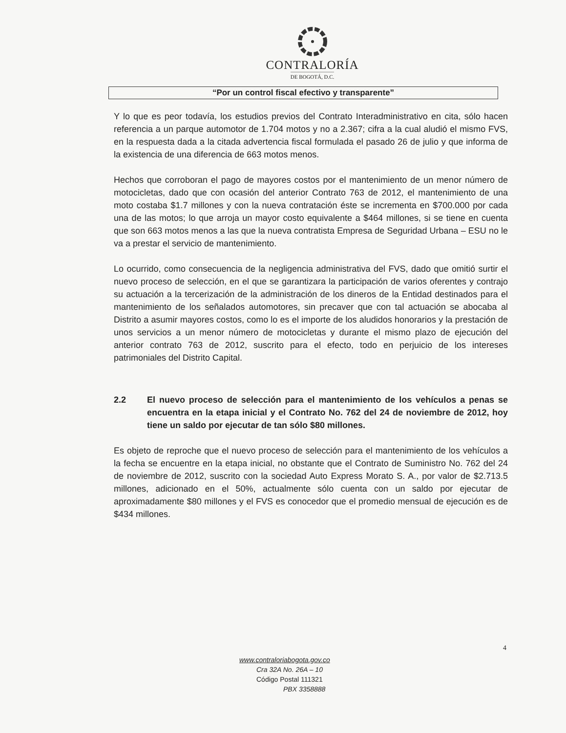CONTRALORÍA
DE BOGOTÁ, D.C.
“Por un control fiscal efectivo y transparente”
Y lo que es peor todavía, los estudios previos del Contrato Interadministrativo en cita, sólo hacen referencia a un parque automotor de 1.704 motos y no a 2.367; cifra a la cual aludió el mismo FVS, en la respuesta dada a la citada advertencia fiscal formulada el pasado 26 de julio y que informa de la existencia de una diferencia de 663 motos menos.
Hechos que corroboran el pago de mayores costos por el mantenimiento de un menor número de motocicletas, dado que con ocasión del anterior Contrato 763 de 2012, el mantenimiento de una moto costaba $1.7 millones y con la nueva contratación éste se incrementa en $700.000 por cada una de las motos; lo que arroja un mayor costo equivalente a $464 millones, si se tiene en cuenta que son 663 motos menos a las que la nueva contratista Empresa de Seguridad Urbana – ESU no le va a prestar el servicio de mantenimiento.
Lo ocurrido, como consecuencia de la negligencia administrativa del FVS, dado que omitió surtir el nuevo proceso de selección, en el que se garantizara la participación de varios oferentes y contrajo su actuación a la tercerización de la administración de los dineros de la Entidad destinados para el mantenimiento de los señalados automotores, sin precaver que con tal actuación se abocaba al Distrito a asumir mayores costos, como lo es el importe de los aludidos honorarios y la prestación de unos servicios a un menor número de motocicletas y durante el mismo plazo de ejecución del anterior contrato 763 de 2012, suscrito para el efecto, todo en perjuicio de los intereses patrimoniales del Distrito Capital.
2.2 El nuevo proceso de selección para el mantenimiento de los vehículos a penas se encuentra en la etapa inicial y el Contrato No. 762 del 24 de noviembre de 2012, hoy tiene un saldo por ejecutar de tan sólo $80 millones.
Es objeto de reproche que el nuevo proceso de selección para el mantenimiento de los vehículos a la fecha se encuentre en la etapa inicial, no obstante que el Contrato de Suministro No. 762 del 24 de noviembre de 2012, suscrito con la sociedad Auto Express Morato S. A., por valor de $2.713.5 millones, adicionado en el 50%, actualmente sólo cuenta con un saldo por ejecutar de aproximadamente $80 millones y el FVS es conocedor que el promedio mensual de ejecución es de $434 millones.
4
www.contraloriabogota.gov.co
Cra 32A No. 26A – 10
Código Postal 111321
PBX 3358888